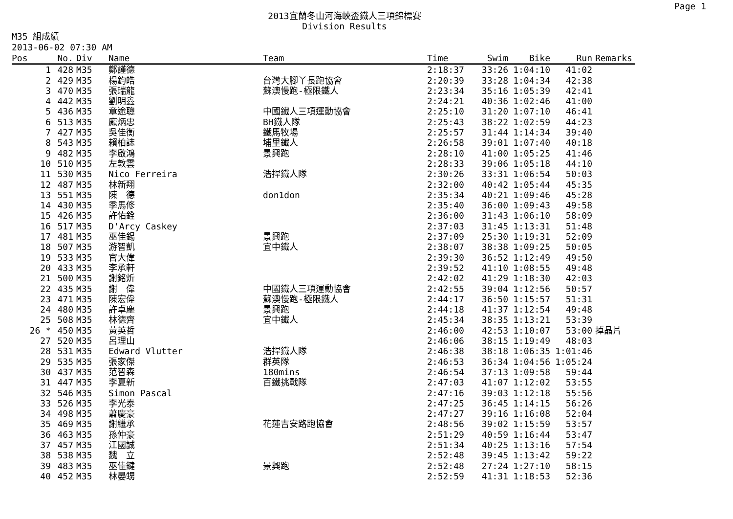Page 1
2013宜蘭冬山河海峽盃鐵人三項錦標賽
Division Results
M35 組成績
2013-06-02 07:30 AM
| Pos | No. | Div | Name | Team | Time | Swim | Bike | Run | Remarks |
| --- | --- | --- | --- | --- | --- | --- | --- | --- | --- |
| 1 | 428 | M35 | 鄭謹德 | | 2:18:37 | 33:26 | 1:04:10 | 41:02 | |
| 2 | 429 | M35 | 楊鈞皓 | 台灣大腳丫長跑協會 | 2:20:39 | 33:28 | 1:04:34 | 42:38 | |
| 3 | 470 | M35 | 張瑞龍 | 蘇澳慢跑-極限鐵人 | 2:23:34 | 35:16 | 1:05:39 | 42:41 | |
| 4 | 442 | M35 | 劉明鑫 | | 2:24:21 | 40:36 | 1:02:46 | 41:00 | |
| 5 | 436 | M35 | 章途聰 | 中國鐵人三項運動協會 | 2:25:10 | 31:20 | 1:07:10 | 46:41 | |
| 6 | 513 | M35 | 龐炳忠 | BH鐵人隊 | 2:25:43 | 38:22 | 1:02:59 | 44:23 | |
| 7 | 427 | M35 | 吳佳衡 | 鐵馬牧場 | 2:25:57 | 31:44 | 1:14:34 | 39:40 | |
| 8 | 543 | M35 | 賴柏誌 | 埔里鐵人 | 2:26:58 | 39:01 | 1:07:40 | 40:18 | |
| 9 | 482 | M35 | 李啟鴻 | 景興跑 | 2:28:10 | 41:00 | 1:05:25 | 41:46 | |
| 10 | 510 | M35 | 左敦雲 | | 2:28:33 | 39:06 | 1:05:18 | 44:10 | |
| 11 | 530 | M35 | Nico Ferreira | 浩捍鐵人隊 | 2:30:26 | 33:31 | 1:06:54 | 50:03 | |
| 12 | 487 | M35 | 林新翔 | | 2:32:00 | 40:42 | 1:05:44 | 45:35 | |
| 13 | 551 | M35 | 陳 德 | don1don | 2:35:34 | 40:21 | 1:09:46 | 45:28 | |
| 14 | 430 | M35 | 季馬修 | | 2:35:40 | 36:00 | 1:09:43 | 49:58 | |
| 15 | 426 | M35 | 許佑銓 | | 2:36:00 | 31:43 | 1:06:10 | 58:09 | |
| 16 | 517 | M35 | D'Arcy Caskey | | 2:37:03 | 31:45 | 1:13:31 | 51:48 | |
| 17 | 481 | M35 | 巫佳錫 | 景興跑 | 2:37:09 | 25:30 | 1:19:31 | 52:09 | |
| 18 | 507 | M35 | 游智凱 | 宜中鐵人 | 2:38:07 | 38:38 | 1:09:25 | 50:05 | |
| 19 | 533 | M35 | 官大偉 | | 2:39:30 | 36:52 | 1:12:49 | 49:50 | |
| 20 | 433 | M35 | 李承軒 | | 2:39:52 | 41:10 | 1:08:55 | 49:48 | |
| 21 | 500 | M35 | 謝銘炘 | | 2:42:02 | 41:29 | 1:18:30 | 42:03 | |
| 22 | 435 | M35 | 謝 偉 | 中國鐵人三項運動協會 | 2:42:55 | 39:04 | 1:12:56 | 50:57 | |
| 23 | 471 | M35 | 陳宏偉 | 蘇澳慢跑-極限鐵人 | 2:44:17 | 36:50 | 1:15:57 | 51:31 | |
| 24 | 480 | M35 | 許卓塵 | 景興跑 | 2:44:18 | 41:37 | 1:12:54 | 49:48 | |
| 25 | 508 | M35 | 林德齊 | 宜中鐵人 | 2:45:34 | 38:35 | 1:13:21 | 53:39 | |
| 26 * | 450 | M35 | 黃英哲 | | 2:46:00 | 42:53 | 1:10:07 | 53:00 | 掉晶片 |
| 27 | 520 | M35 | 呂理山 | | 2:46:06 | 38:15 | 1:19:49 | 48:03 | |
| 28 | 531 | M35 | Edward Vlutter | 浩捍鐵人隊 | 2:46:38 | 38:18 | 1:06:35 | 1:01:46 | |
| 29 | 535 | M35 | 張家傑 | 群英隊 | 2:46:53 | 36:34 | 1:04:56 | 1:05:24 | |
| 30 | 437 | M35 | 范智森 | 180mins | 2:46:54 | 37:13 | 1:09:58 | 59:44 | |
| 31 | 447 | M35 | 李夏新 | 百鐵挑戰隊 | 2:47:03 | 41:07 | 1:12:02 | 53:55 | |
| 32 | 546 | M35 | Simon Pascal | | 2:47:16 | 39:03 | 1:12:18 | 55:56 | |
| 33 | 526 | M35 | 李光泰 | | 2:47:25 | 36:45 | 1:14:15 | 56:26 | |
| 34 | 498 | M35 | 蕭慶豪 | | 2:47:27 | 39:16 | 1:16:08 | 52:04 | |
| 35 | 469 | M35 | 謝繼承 | 花蓮吉安路跑協會 | 2:48:56 | 39:02 | 1:15:59 | 53:57 | |
| 36 | 463 | M35 | 孫仲豪 | | 2:51:29 | 40:59 | 1:16:44 | 53:47 | |
| 37 | 457 | M35 | 江國誠 | | 2:51:34 | 40:25 | 1:13:16 | 57:54 | |
| 38 | 538 | M35 | 魏 立 | | 2:52:48 | 39:45 | 1:13:42 | 59:22 | |
| 39 | 483 | M35 | 巫佳鍵 | 景興跑 | 2:52:48 | 27:24 | 1:27:10 | 58:15 | |
| 40 | 452 | M35 | 林晏甥 | | 2:52:59 | 41:31 | 1:18:53 | 52:36 | |